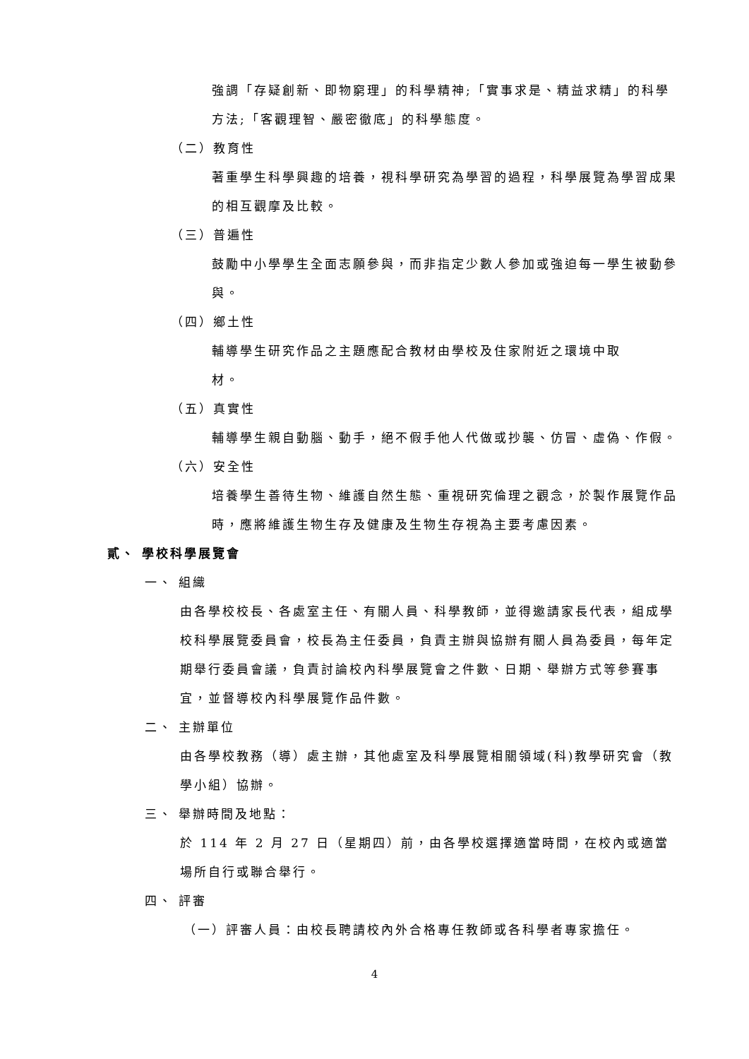強調「存疑創新、即物窮理」的科學精神;「實事求是、精益求精」的科學方法;「客觀理智、嚴密徹底」的科學態度。
（二）教育性
著重學生科學興趣的培養，視科學研究為學習的過程，科學展覽為學習成果的相互觀摩及比較。
（三）普遍性
鼓勵中小學學生全面志願參與，而非指定少數人參加或強迫每一學生被動參與。
（四）鄉土性
輔導學生研究作品之主題應配合教材由學校及住家附近之環境中取
材。
（五）真實性
輔導學生親自動腦、動手，絕不假手他人代做或抄襲、仿冒、虛偽、作假。
（六）安全性
培養學生善待生物、維護自然生態、重視研究倫理之觀念，於製作展覽作品時，應將維護生物生存及健康及生物生存視為主要考慮因素。
貳、 學校科學展覽會
一、 組織
由各學校校長、各處室主任、有關人員、科學教師，並得邀請家長代表，組成學校科學展覽委員會，校長為主任委員，負責主辦與協辦有關人員為委員，每年定期舉行委員會議，負責討論校內科學展覽會之件數、日期、舉辦方式等參賽事宜，並督導校內科學展覽作品件數。
二、 主辦單位
由各學校教務（導）處主辦，其他處室及科學展覽相關領域(科)教學研究會（教學小組）協辦。
三、 舉辦時間及地點：
於 114 年 2 月 27 日（星期四）前，由各學校選擇適當時間，在校內或適當場所自行或聯合舉行。
四、 評審
（一）評審人員：由校長聘請校內外合格專任教師或各科學者專家擔任。
4